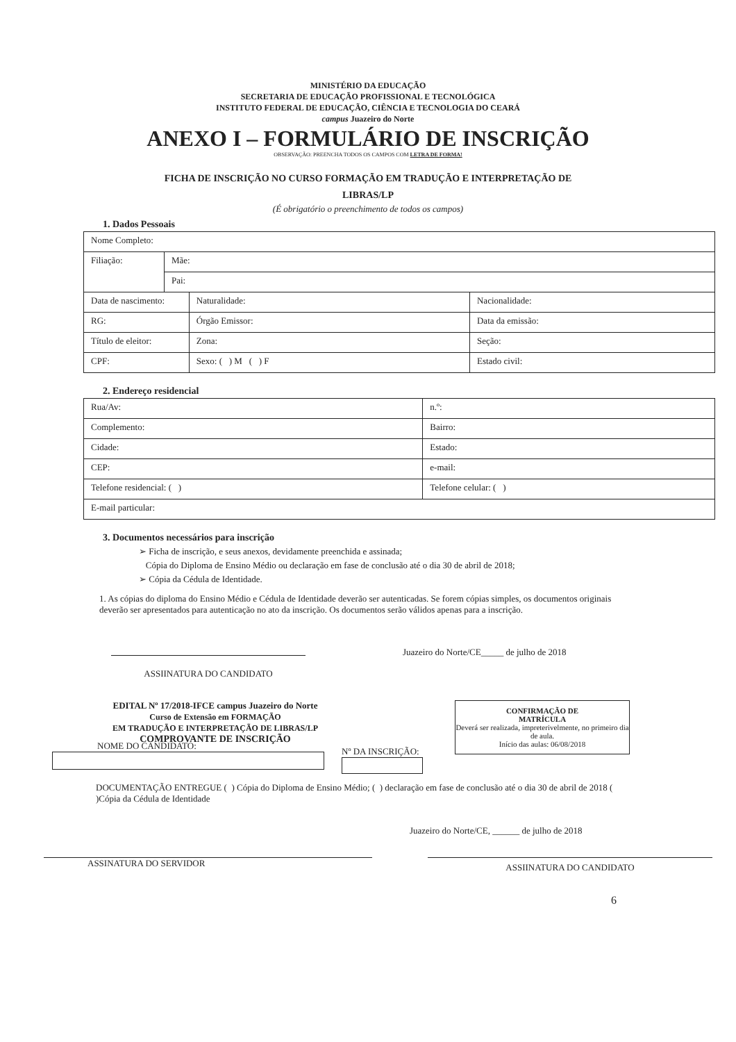MINISTÉRIO DA EDUCAÇÃO
SECRETARIA DE EDUCAÇÃO PROFISSIONAL E TECNOLÓGICA
INSTITUTO FEDERAL DE EDUCAÇÃO, CIÊNCIA E TECNOLOGIA DO CEARÁ
campus Juazeiro do Norte
ANEXO I – FORMULÁRIO DE INSCRIÇÃO
OBSERVAÇÃO: PREENCHA TODOS OS CAMPOS COM LETRA DE FORMA!
FICHA DE INSCRIÇÃO NO CURSO FORMAÇÃO EM TRADUÇÃO E INTERPRETAÇÃO DE
LIBRAS/LP
(É obrigatório o preenchimento de todos os campos)
1. Dados Pessoais
| Nome Completo: | | | |
| Filiação: | Mãe: | | |
| | Pai: | | |
| Data de nascimento: | | Naturalidade: | Nacionalidade: |
| RG: | | Órgão Emissor: | Data da emissão: |
| Título de eleitor: | | Zona: | Seção: |
| CPF: | | Sexo: ( ) M ( ) F | Estado civil: |
2. Endereço residencial
| Rua/Av: | | | n.º: |
| Complemento: | | Bairro: | |
| Cidade: | | | Estado: |
| CEP: | e-mail: | | |
| Telefone residencial: ( ) | | Telefone celular: ( ) | |
| E-mail particular: | | | |
3. Documentos necessários para inscrição
➢ Ficha de inscrição, e seus anexos, devidamente preenchida e assinada;
Cópia do Diploma de Ensino Médio ou declaração em fase de conclusão até o dia 30 de abril de 2018;
➢ Cópia da Cédula de Identidade.
1. As cópias do diploma do Ensino Médio e Cédula de Identidade deverão ser autenticadas. Se forem cópias simples, os documentos originais deverão ser apresentados para autenticação no ato da inscrição. Os documentos serão válidos apenas para a inscrição.
ASSIINATURA DO CANDIDATO Juazeiro do Norte/CE_____ de julho de 2018
EDITAL Nº 17/2018-IFCE campus Juazeiro do Norte
Curso de Extensão em FORMAÇÃO
EM TRADUÇÃO E INTERPRETAÇÃO DE LIBRAS/LP
COMPROVANTE DE INSCRIÇÃO
CONFIRMAÇÃO DE
MATRÍCULA
Deverá ser realizada, impreterivelmente, no primeiro dia de aula.
Início das aulas: 06/08/2018
NOME DO CANDIDATO:
Nº DA INSCRIÇÃO:
DOCUMENTAÇÃO ENTREGUE ( ) Cópia do Diploma de Ensino Médio; ( ) declaração em fase de conclusão até o dia 30 de abril de 2018 ( )Cópia da Cédula de Identidade
Juazeiro do Norte/CE, ______ de julho de 2018
ASSINATURA DO SERVIDOR
ASSIINATURA DO CANDIDATO
6